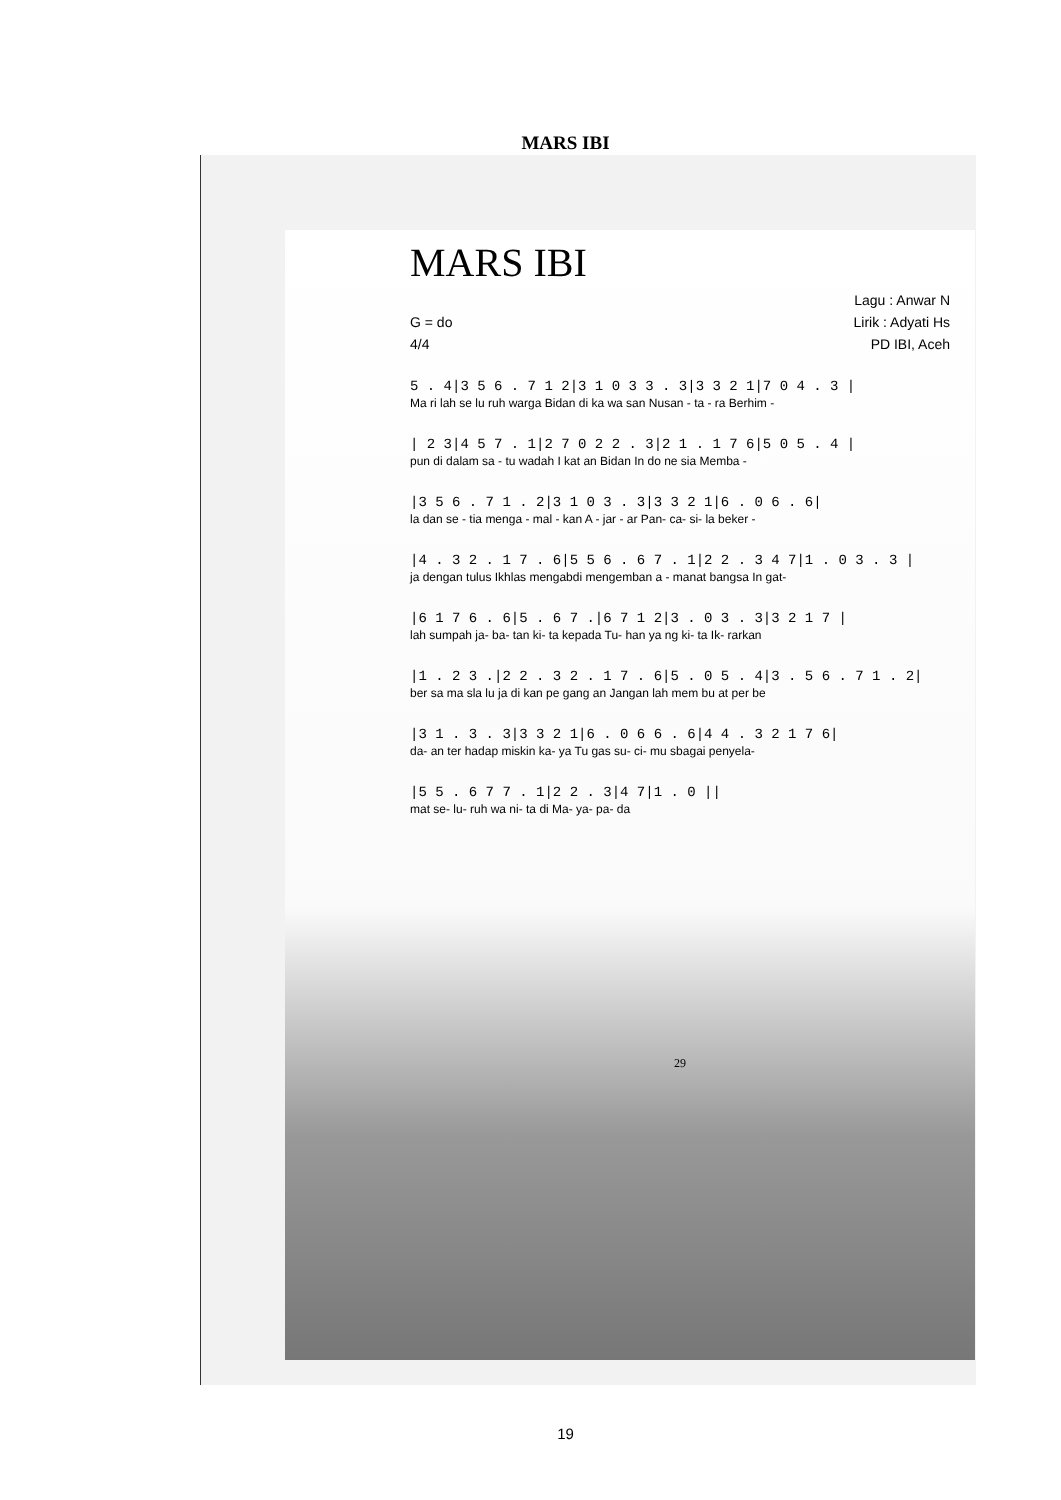MARS IBI
MARS IBI
Lagu : Anwar N
G = do Lirik : Adyati Hs
4/4 PD IBI, Aceh
5 . 4|3 5 6 . 7 1 2|3 1 0 3 3 . 3|3 3 2 1|7 0 4 . 3 |
Ma ri lah se lu ruh warga Bidan di ka wa san Nusan - ta - ra Berhim -
| 2 3|4 5 7 . 1|2 7 0 2 2 . 3|2 1 . 1 7 6|5 0 5 . 4 |
pun di dalam sa - tu wadah I kat an Bidan In do ne sia Memba -
|3 5 6 . 7 1 . 2|3 1 0 3 . 3|3 3 2 1|6 . 0 6 . 6|
la dan se - tia menga - mal - kan A - jar - ar Pan- ca- si- la beker -
|4 . 3 2 . 1 7 . 6|5 5 6 . 6 7 . 1|2 2 . 3 4 7|1 . 0 3 . 3 |
ja dengan tulus Ikhlas mengabdi mengemban a - manat bangsa In gat-
|6 1 7 6 . 6|5 . 6 7 .|6 7 1 2|3 . 0 3 . 3|3 2 1 7 |
lah sumpah ja- ba- tan ki- ta kepada Tu- han ya ng ki- ta Ik- rarkan
|1 . 2 3 .|2 2 . 3 2 . 1 7 . 6|5 . 0 5 . 4|3 . 5 6 . 7 1 . 2|
ber sa ma sla lu ja di kan pe gang an Jangan lah mem bu at per be
|3 1 . 3 . 3|3 3 2 1|6 . 0 6 6 . 6|4 4 . 3 2 1 7 6|
da- an ter hadap miskin ka- ya Tu gas su- ci- mu sbagai penyela-
|5 5 . 6 7 7 . 1|2 2 . 3|4 7|1 . 0 ||
mat se- lu- ruh wa ni- ta di Ma- ya- pa- da
29
19